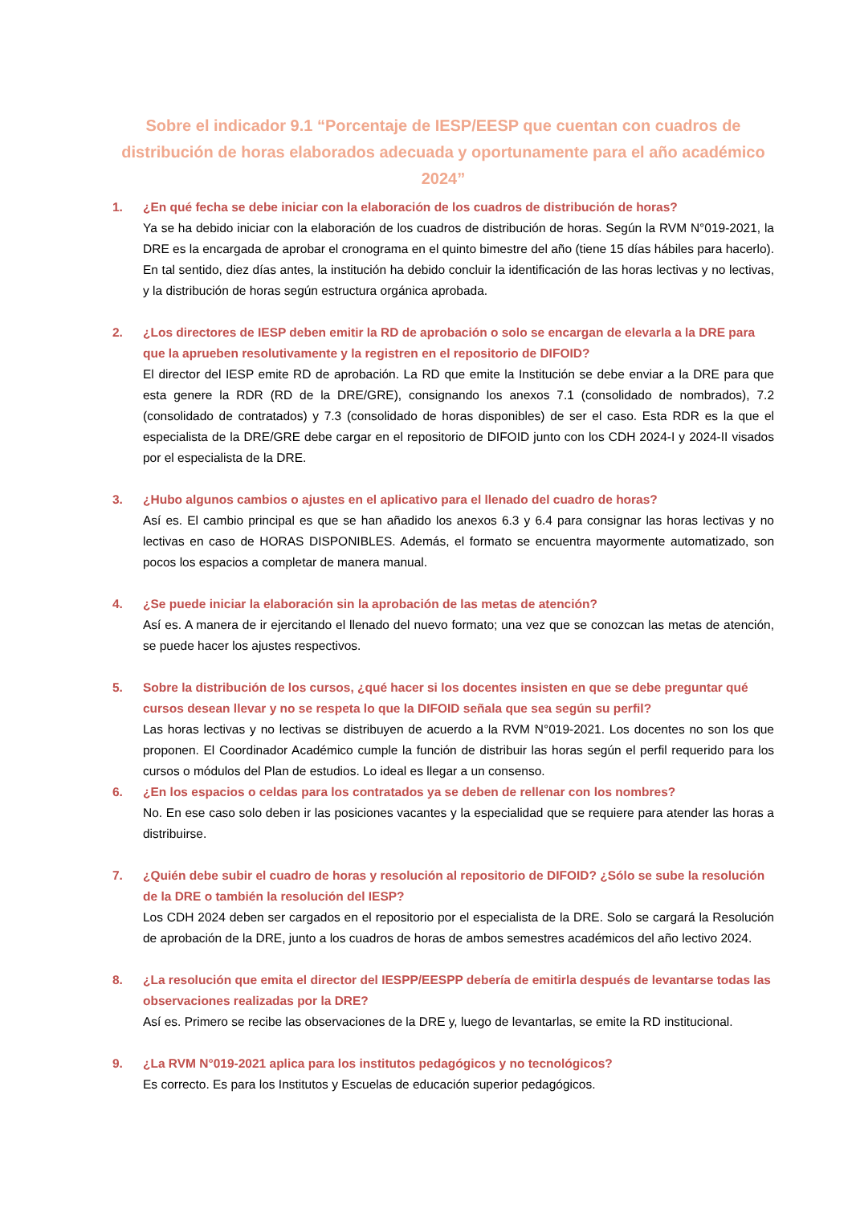Sobre el indicador 9.1 “Porcentaje de IESP/EESP que cuentan con cuadros de distribución de horas elaborados adecuada y oportunamente para el año académico 2024”
1. ¿En qué fecha se debe iniciar con la elaboración de los cuadros de distribución de horas?
Ya se ha debido iniciar con la elaboración de los cuadros de distribución de horas. Según la RVM N°019-2021, la DRE es la encargada de aprobar el cronograma en el quinto bimestre del año (tiene 15 días hábiles para hacerlo). En tal sentido, diez días antes, la institución ha debido concluir la identificación de las horas lectivas y no lectivas, y la distribución de horas según estructura orgánica aprobada.
2. ¿Los directores de IESP deben emitir la RD de aprobación o solo se encargan de elevarla a la DRE para que la aprueben resolutivamente y la registren en el repositorio de DIFOID?
El director del IESP emite RD de aprobación. La RD que emite la Institución se debe enviar a la DRE para que esta genere la RDR (RD de la DRE/GRE), consignando los anexos 7.1 (consolidado de nombrados), 7.2 (consolidado de contratados) y 7.3 (consolidado de horas disponibles) de ser el caso. Esta RDR es la que el especialista de la DRE/GRE debe cargar en el repositorio de DIFOID junto con los CDH 2024-I y 2024-II visados por el especialista de la DRE.
3. ¿Hubo algunos cambios o ajustes en el aplicativo para el llenado del cuadro de horas?
Así es. El cambio principal es que se han añadido los anexos 6.3 y 6.4 para consignar las horas lectivas y no lectivas en caso de HORAS DISPONIBLES. Además, el formato se encuentra mayormente automatizado, son pocos los espacios a completar de manera manual.
4. ¿Se puede iniciar la elaboración sin la aprobación de las metas de atención?
Así es. A manera de ir ejercitando el llenado del nuevo formato; una vez que se conozcan las metas de atención, se puede hacer los ajustes respectivos.
5. Sobre la distribución de los cursos, ¿qué hacer si los docentes insisten en que se debe preguntar qué cursos desean llevar y no se respeta lo que la DIFOID señala que sea según su perfil?
Las horas lectivas y no lectivas se distribuyen de acuerdo a la RVM N°019-2021. Los docentes no son los que proponen. El Coordinador Académico cumple la función de distribuir las horas según el perfil requerido para los cursos o módulos del Plan de estudios. Lo ideal es llegar a un consenso.
6. ¿En los espacios o celdas para los contratados ya se deben de rellenar con los nombres?
No. En ese caso solo deben ir las posiciones vacantes y la especialidad que se requiere para atender las horas a distribuirse.
7. ¿Quién debe subir el cuadro de horas y resolución al repositorio de DIFOID? ¿Sólo se sube la resolución de la DRE o también la resolución del IESP?
Los CDH 2024 deben ser cargados en el repositorio por el especialista de la DRE. Solo se cargará la Resolución de aprobación de la DRE, junto a los cuadros de horas de ambos semestres académicos del año lectivo 2024.
8. ¿La resolución que emita el director del IESPP/EESPP debería de emitirla después de levantarse todas las observaciones realizadas por la DRE?
Así es. Primero se recibe las observaciones de la DRE y, luego de levantarlas, se emite la RD institucional.
9. ¿La RVM N°019-2021 aplica para los institutos pedagógicos y no tecnológicos?
Es correcto. Es para los Institutos y Escuelas de educación superior pedagógicos.